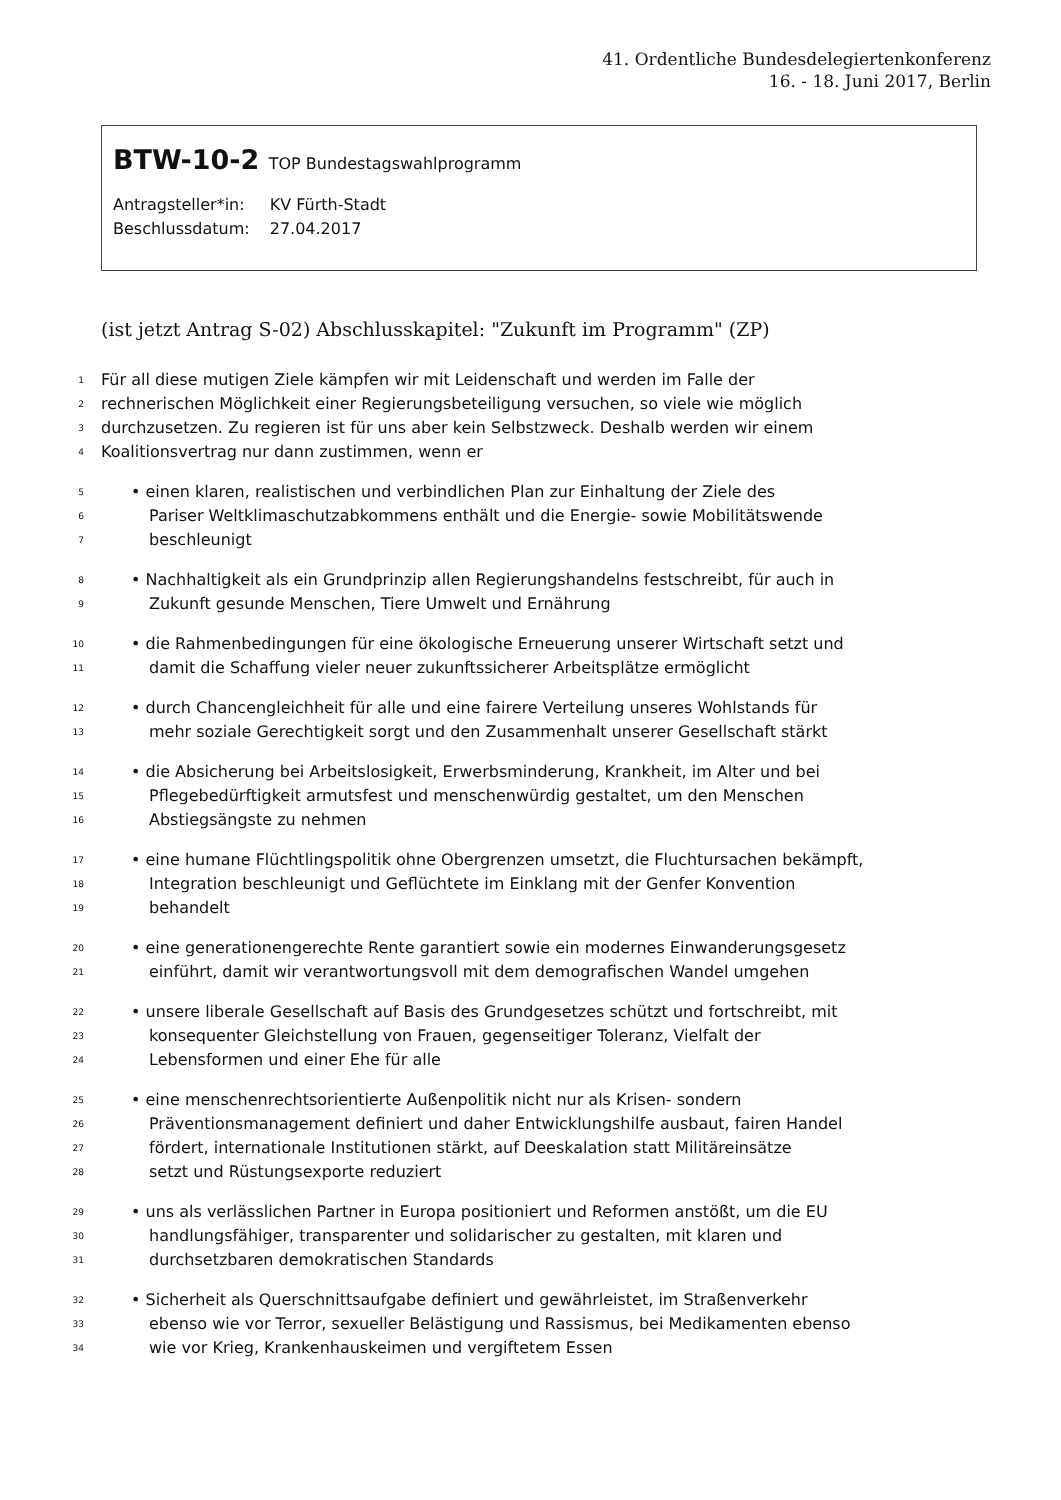41. Ordentliche Bundesdelegiertenkonferenz
16. - 18. Juni 2017, Berlin
BTW-10-2 TOP Bundestagswahlprogramm
| Antragsteller*in: | KV Fürth-Stadt |
| Beschlussdatum: | 27.04.2017 |
(ist jetzt Antrag S-02) Abschlusskapitel: "Zukunft im Programm" (ZP)
1 Für all diese mutigen Ziele kämpfen wir mit Leidenschaft und werden im Falle der
2 rechnerischen Möglichkeit einer Regierungsbeteiligung versuchen, so viele wie möglich
3 durchzusetzen. Zu regieren ist für uns aber kein Selbstzweck. Deshalb werden wir einem
4 Koalitionsvertrag nur dann zustimmen, wenn er
5 • einen klaren, realistischen und verbindlichen Plan zur Einhaltung der Ziele des
6 Pariser Weltklimaschutzabkommens enthält und die Energie- sowie Mobilitätswende
7 beschleunigt
8 • Nachhaltigkeit als ein Grundprinzip allen Regierungshandelns festschreibt, für auch in
9 Zukunft gesunde Menschen, Tiere Umwelt und Ernährung
10 • die Rahmenbedingungen für eine ökologische Erneuerung unserer Wirtschaft setzt und
11 damit die Schaffung vieler neuer zukunftssicherer Arbeitsplätze ermöglicht
12 • durch Chancengleichheit für alle und eine fairere Verteilung unseres Wohlstands für
13 mehr soziale Gerechtigkeit sorgt und den Zusammenhalt unserer Gesellschaft stärkt
14 • die Absicherung bei Arbeitslosigkeit, Erwerbsminderung, Krankheit, im Alter und bei
15 Pflegebedürftigkeit armutsfest und menschenwürdig gestaltet, um den Menschen
16 Abstiegsängste zu nehmen
17 • eine humane Flüchtlingspolitik ohne Obergrenzen umsetzt, die Fluchtursachen bekämpft,
18 Integration beschleunigt und Geflüchtete im Einklang mit der Genfer Konvention
19 behandelt
20 • eine generationengerechte Rente garantiert sowie ein modernes Einwanderungsgesetz
21 einführt, damit wir verantwortungsvoll mit dem demografischen Wandel umgehen
22 • unsere liberale Gesellschaft auf Basis des Grundgesetzes schützt und fortschreibt, mit
23 konsequenter Gleichstellung von Frauen, gegenseitiger Toleranz, Vielfalt der
24 Lebensformen und einer Ehe für alle
25 • eine menschenrechtsorientierte Außenpolitik nicht nur als Krisen- sondern
26 Präventionsmanagement definiert und daher Entwicklungshilfe ausbaut, fairen Handel
27 fördert, internationale Institutionen stärkt, auf Deeskalation statt Militäreinsätze
28 setzt und Rüstungsexporte reduziert
29 • uns als verlässlichen Partner in Europa positioniert und Reformen anstößt, um die EU
30 handlungsfähiger, transparenter und solidarischer zu gestalten, mit klaren und
31 durchsetzbaren demokratischen Standards
32 • Sicherheit als Querschnittsaufgabe definiert und gewährleistet, im Straßenverkehr
33 ebenso wie vor Terror, sexueller Belästigung und Rassismus, bei Medikamenten ebenso
34 wie vor Krieg, Krankenhauskeimen und vergiftetem Essen